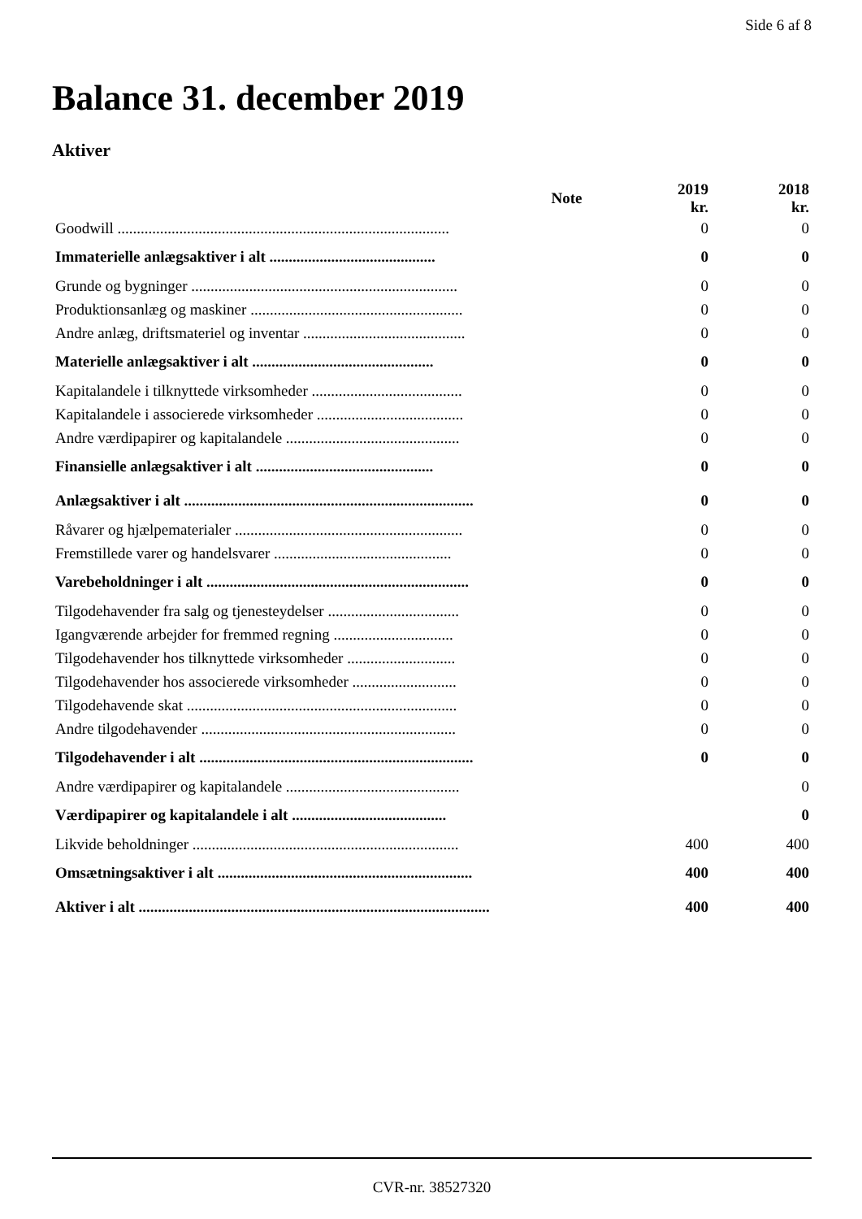Side 6 af 8
Balance 31. december 2019
Aktiver
| | Note | 2019 kr. | 2018 kr. |
| --- | --- | --- | --- |
| Goodwill ...................................................................................... | | 0 | 0 |
| Immaterielle anlægsaktiver i alt ........................................... | | 0 | 0 |
| Grunde og bygninger ..................................................................... | | 0 | 0 |
| Produktionsanlæg og maskiner ....................................................... | | 0 | 0 |
| Andre anlæg, driftsmateriel og inventar .......................................... | | 0 | 0 |
| Materielle anlægsaktiver i alt ............................................... | | 0 | 0 |
| Kapitalandele i tilknyttede virksomheder ....................................... | | 0 | 0 |
| Kapitalandele i associerede virksomheder ...................................... | | 0 | 0 |
| Andre værdipapirer og kapitalandele ............................................. | | 0 | 0 |
| Finansielle anlægsaktiver i alt .............................................. | | 0 | 0 |
| Anlægsaktiver i alt ........................................................................... | | 0 | 0 |
| Råvarer og hjælpematerialer ........................................................... | | 0 | 0 |
| Fremstillede varer og handelsvarer .............................................. | | 0 | 0 |
| Varebeholdninger i alt .................................................................... | | 0 | 0 |
| Tilgodehavender fra salg og tjenesteydelser .................................. | | 0 | 0 |
| Igangværende arbejder for fremmed regning ............................... | | 0 | 0 |
| Tilgodehavender hos tilknyttede virksomheder ............................ | | 0 | 0 |
| Tilgodehavender hos associerede virksomheder ........................... | | 0 | 0 |
| Tilgodehavende skat ...................................................................... | | 0 | 0 |
| Andre tilgodehavender .................................................................. | | 0 | 0 |
| Tilgodehavender i alt ....................................................................... | | 0 | 0 |
| Andre værdipapirer og kapitalandele ............................................. | | | 0 |
| Værdipapirer og kapitalandele i alt ........................................ | | | 0 |
| Likvide beholdninger ..................................................................... | | 400 | 400 |
| Omsætningsaktiver i alt .................................................................. | | 400 | 400 |
| Aktiver i alt ........................................................................................... | | 400 | 400 |
CVR-nr. 38527320